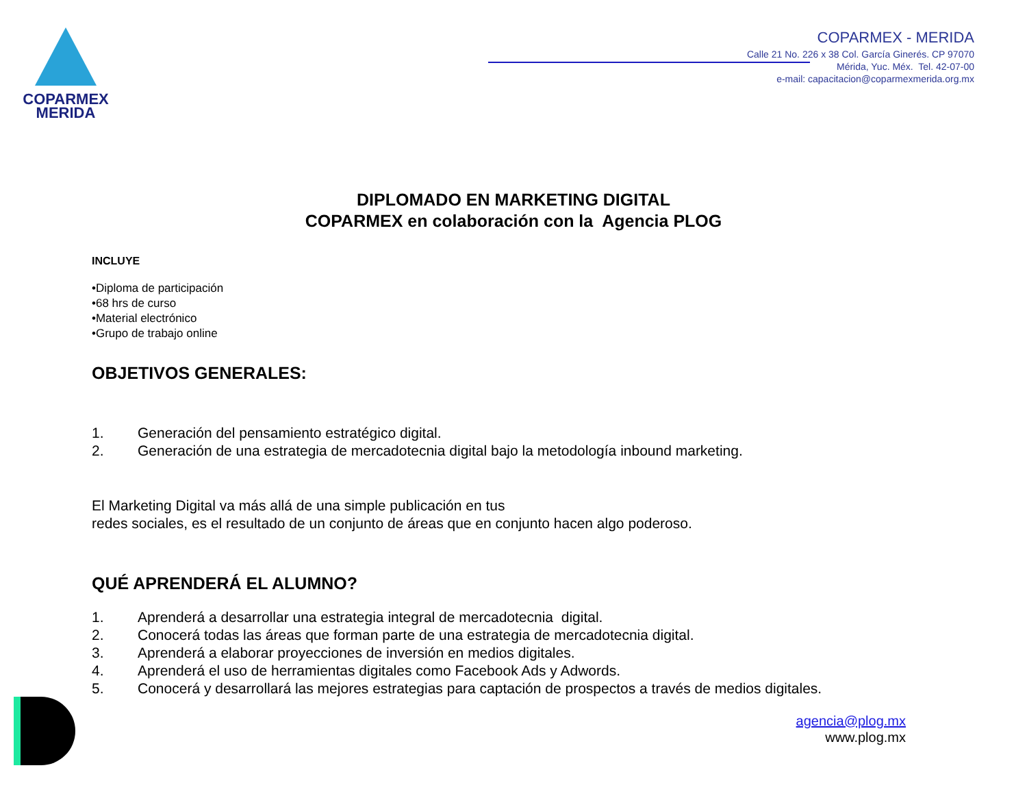COPARMEX
MERIDA
COPARMEX - MERIDA
Calle 21 No. 226 x 38 Col. García Ginerés. CP 97070
Mérida, Yuc. Méx. Tel. 42-07-00
e-mail: capacitacion@coparmexmerida.org.mx
DIPLOMADO EN MARKETING DIGITAL
COPARMEX en colaboración con la Agencia PLOG
INCLUYE
•Diploma de participación
•68 hrs de curso
•Material electrónico
•Grupo de trabajo online
OBJETIVOS GENERALES:
1. Generación del pensamiento estratégico digital.
2. Generación de una estrategia de mercadotecnia digital bajo la metodología inbound marketing.
El Marketing Digital va más allá de una simple publicación en tus
redes sociales, es el resultado de un conjunto de áreas que en conjunto hacen algo poderoso.
QUÉ APRENDERÁ EL ALUMNO?
1. Aprenderá a desarrollar una estrategia integral de mercadotecnia digital.
2. Conocerá todas las áreas que forman parte de una estrategia de mercadotecnia digital.
3. Aprenderá a elaborar proyecciones de inversión en medios digitales.
4. Aprenderá el uso de herramientas digitales como Facebook Ads y Adwords.
5. Conocerá y desarrollará las mejores estrategias para captación de prospectos a través de medios digitales.
agencia@plog.mx
www.plog.mx